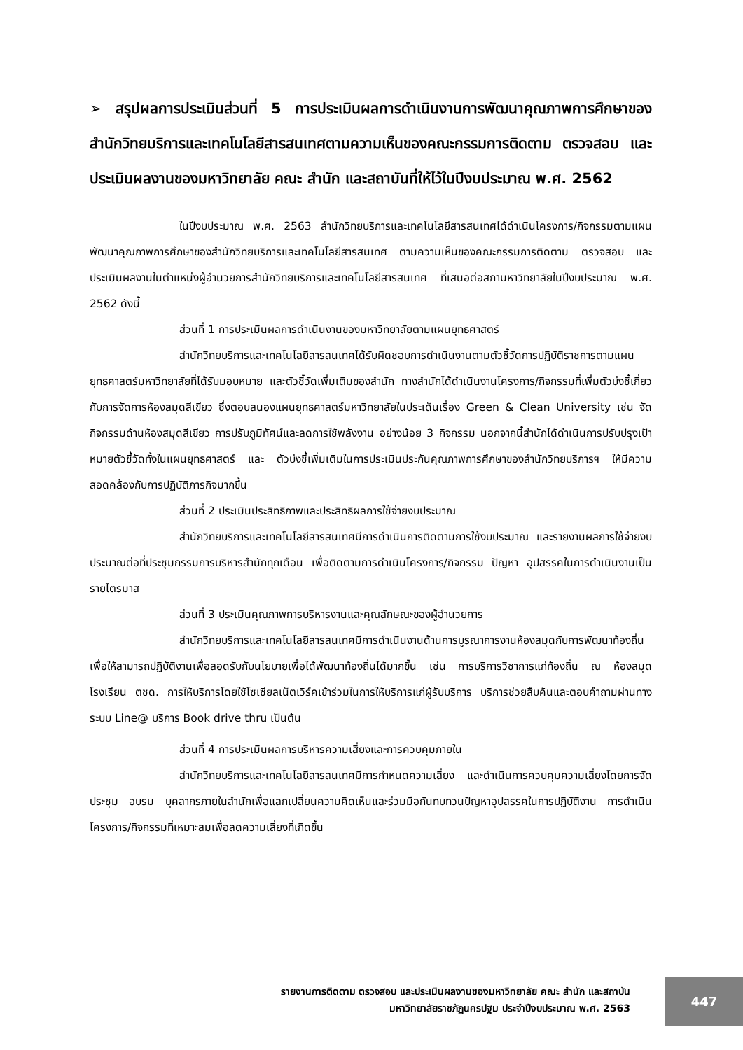➢ สรุปผลการประเมินส่วนที่ 5 การประเมินผลการดำเนินงานการพัฒนาคุณภาพการศึกษาของสำนักวิทยบริการและเทคโนโลยีสารสนเทศตามความเห็นของคณะกรรมการติดตาม ตรวจสอบ และประเมินผลงานของมหาวิทยาลัย คณะ สำนัก และสถาบันที่ให้ไว้ในปีงบประมาณ พ.ศ. 2562
ในปีงบประมาณ พ.ศ. 2563 สำนักวิทยบริการและเทคโนโลยีสารสนเทศได้ดำเนินโครงการ/กิจกรรมตามแผนพัฒนาคุณภาพการศึกษาของสำนักวิทยบริการและเทคโนโลยีสารสนเทศ ตามความเห็นของคณะกรรมการติดตาม ตรวจสอบ และประเมินผลงานในตำแหน่งผู้อำนวยการสำนักวิทยบริการและเทคโนโลยีสารสนเทศ ที่เสนอต่อสภามหาวิทยาลัยในปีงบประมาณ พ.ศ. 2562 ดังนี้
ส่วนที่ 1 การประเมินผลการดำเนินงานของมหาวิทยาลัยตามแผนยุทธศาสตร์
สำนักวิทยบริการและเทคโนโลยีสารสนเทศได้รับผิดชอบการดำเนินงานตามตัวชี้วัดการปฏิบัติราชการตามแผนยุทธศาสตร์มหาวิทยาลัยที่ได้รับมอบหมาย และตัวชี้วัดเพิ่มเติมของสำนัก ทางสำนักได้ดำเนินงานโครงการ/กิจกรรมที่เพิ่มตัวบ่งชี้เกี่ยวกับการจัดการห้องสมุดสีเขียว ซึ่งตอบสนองแผนยุทธศาสตร์มหาวิทยาลัยในประเด็นเรื่อง Green & Clean University เช่น จัดกิจกรรมด้านห้องสมุดสีเขียว การปรับภูมิทัศน์และลดการใช้พลังงาน อย่างน้อย 3 กิจกรรม นอกจากนี้สำนักได้ดำเนินการปรับปรุงเป้าหมายตัวชี้วัดทั้งในแผนยุทธศาสตร์ และ ตัวบ่งชี้เพิ่มเติมในการประเมินประกันคุณภาพการศึกษาของสำนักวิทยบริการฯ ให้มีความสอดคล้องกับการปฏิบัติภารกิจมากขึ้น
ส่วนที่ 2 ประเมินประสิทธิภาพและประสิทธิผลการใช้จ่ายงบประมาณ
สำนักวิทยบริการและเทคโนโลยีสารสนเทศมีการดำเนินการติดตามการใช้งบประมาณ และรายงานผลการใช้จ่ายงบประมาณต่อที่ประชุมกรรมการบริหารสำนักทุกเดือน เพื่อติดตามการดำเนินโครงการ/กิจกรรม ปัญหา อุปสรรคในการดำเนินงานเป็นรายไตรมาส
ส่วนที่ 3 ประเมินคุณภาพการบริหารงานและคุณลักษณะของผู้อำนวยการ
สำนักวิทยบริการและเทคโนโลยีสารสนเทศมีการดำเนินงานด้านการบูรณาการงานห้องสมุดกับการพัฒนาท้องถิ่น เพื่อให้สามารถปฏิบัติงานเพื่อสอดรับกับนโยบายเพื่อได้พัฒนาท้องถิ่นได้มากขึ้น เช่น การบริการวิชาการแก่ท้องถิ่น ณ ห้องสมุดโรงเรียน ตชด. การให้บริการโดยใช้โซเซียลเน็ตเวิร์คเข้าร่วมในการให้บริการแก่ผู้รับบริการ บริการช่วยสืบค้นและตอบคำถามผ่านทางระบบ Line@ บริการ Book drive thru เป็นต้น
ส่วนที่ 4 การประเมินผลการบริหารความเสี่ยงและการควบคุมภายใน
สำนักวิทยบริการและเทคโนโลยีสารสนเทศมีการกำหนดความเสี่ยง และดำเนินการควบคุมความเสี่ยงโดยการจัดประชุม อบรม บุคลากรภายในสำนักเพื่อแลกเปลี่ยนความคิดเห็นและร่วมมือกันทบทวนปัญหาอุปสรรคในการปฏิบัติงาน การดำเนินโครงการ/กิจกรรมที่เหมาะสมเพื่อลดความเสี่ยงที่เกิดขึ้น
รายงานการติดตาม ตรวจสอบ และประเมินผลงานของมหาวิทยาลัย คณะ สำนัก และสถาบัน
มหาวิทยาลัยราชภัฏนครปฐม ประจำปีงบประมาณ พ.ศ. 2563
447